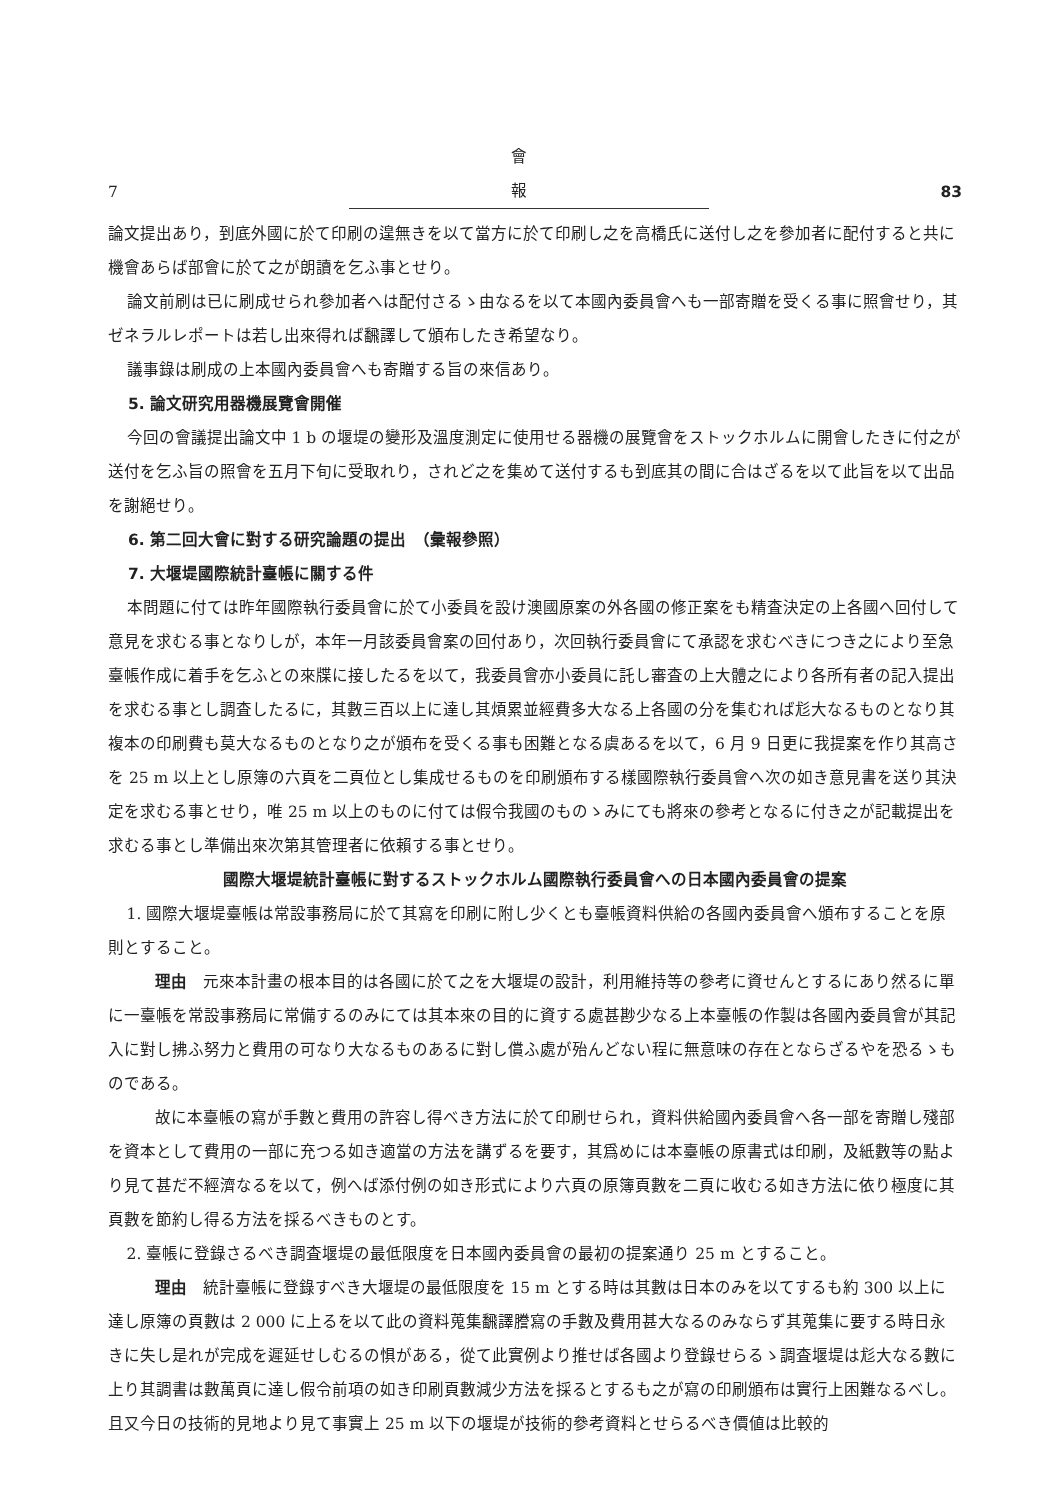7 會 報 83
論文提出あり，到底外國に於て印刷の遑無きを以て當方に於て印刷し之を高橋氏に送付し之を參加者に配付すると共に機會あらば部會に於て之が朗讀を乞ふ事とせり。
論文前刷は已に刷成せられ參加者へは配付さるゝ由なるを以て本國內委員會へも一部寄贈を受くる事に照會せり，其ゼネラルレポートは若し出來得れば飜譯して頒布したき希望なり。
議事錄は刷成の上本國內委員會へも寄贈する旨の來信あり。
5. 論文研究用器機展覽會開催
今回の會議提出論文中 1 b の堰堤の變形及溫度測定に使用せる器機の展覽會をストックホルムに開會したきに付之が送付を乞ふ旨の照會を五月下旬に受取れり，されど之を集めて送付するも到底其の間に合はざるを以て此旨を以て出品を謝絕せり。
6. 第二回大會に對する研究論題の提出　（彙報參照）
7. 大堰堤國際統計臺帳に關する件
本問題に付ては昨年國際執行委員會に於て小委員を設け澳國原案の外各國の修正案をも精査決定の上各國へ回付して意見を求むる事となりしが，本年一月該委員會案の回付あり，次回執行委員會にて承認を求むべきにつき之により至急臺帳作成に着手を乞ふとの來牒に接したるを以て，我委員會亦小委員に託し審査の上大體之により各所有者の記入提出を求むる事とし調査したるに，其數三百以上に達し其煩累並經費多大なる上各國の分を集むれば尨大なるものとなり其複本の印刷費も莫大なるものとなり之が頒布を受くる事も困難となる虞あるを以て，6 月 9 日更に我提案を作り其高さを 25 m 以上とし原簿の六頁を二頁位とし集成せるものを印刷頒布する樣國際執行委員會へ次の如き意見書を送り其決定を求むる事とせり，唯 25 m 以上のものに付ては假令我國のものゝみにても將來の參考となるに付き之が記載提出を求むる事とし準備出來次第其管理者に依賴する事とせり。
國際大堰堤統計臺帳に對するストックホルム國際執行委員會への日本國內委員會の提案
1. 國際大堰堤臺帳は常設事務局に於て其寫を印刷に附し少くとも臺帳資料供給の各國內委員會へ頒布することを原則とすること。
理由　元來本計畫の根本目的は各國に於て之を大堰堤の設計，利用維持等の參考に資せんとするにあり然るに單に一臺帳を常設事務局に常備するのみにては其本來の目的に資する處甚尠少なる上本臺帳の作製は各國內委員會が其記入に對し拂ふ努力と費用の可なり大なるものあるに對し償ふ處が殆んどない程に無意味の存在とならざるやを恐るゝものである。
故に本臺帳の寫が手數と費用の許容し得べき方法に於て印刷せられ，資料供給國內委員會へ各一部を寄贈し殘部を資本として費用の一部に充つる如き適當の方法を講ずるを要す，其爲めには本臺帳の原書式は印刷，及紙數等の點より見て甚だ不經濟なるを以て，例へば添付例の如き形式により六頁の原簿頁數を二頁に收むる如き方法に依り極度に其頁數を節約し得る方法を採るべきものとす。
2. 臺帳に登錄さるべき調査堰堤の最低限度を日本國內委員會の最初の提案通り 25 m とすること。
理由　統計臺帳に登錄すべき大堰堤の最低限度を 15 m とする時は其數は日本のみを以てするも約 300 以上に達し原簿の頁數は 2 000 に上るを以て此の資料蒐集飜譯謄寫の手數及費用甚大なるのみならず其蒐集に要する時日永きに失し是れが完成を遲延せしむるの惧がある，從て此實例より推せば各國より登錄せらるゝ調査堰堤は尨大なる數に上り其調書は數萬頁に達し假令前項の如き印刷頁數減少方法を採るとするも之が寫の印刷頒布は實行上困難なるべし。且又今日の技術的見地より見て事實上 25 m 以下の堰堤が技術的參考資料とせらるべき價値は比較的